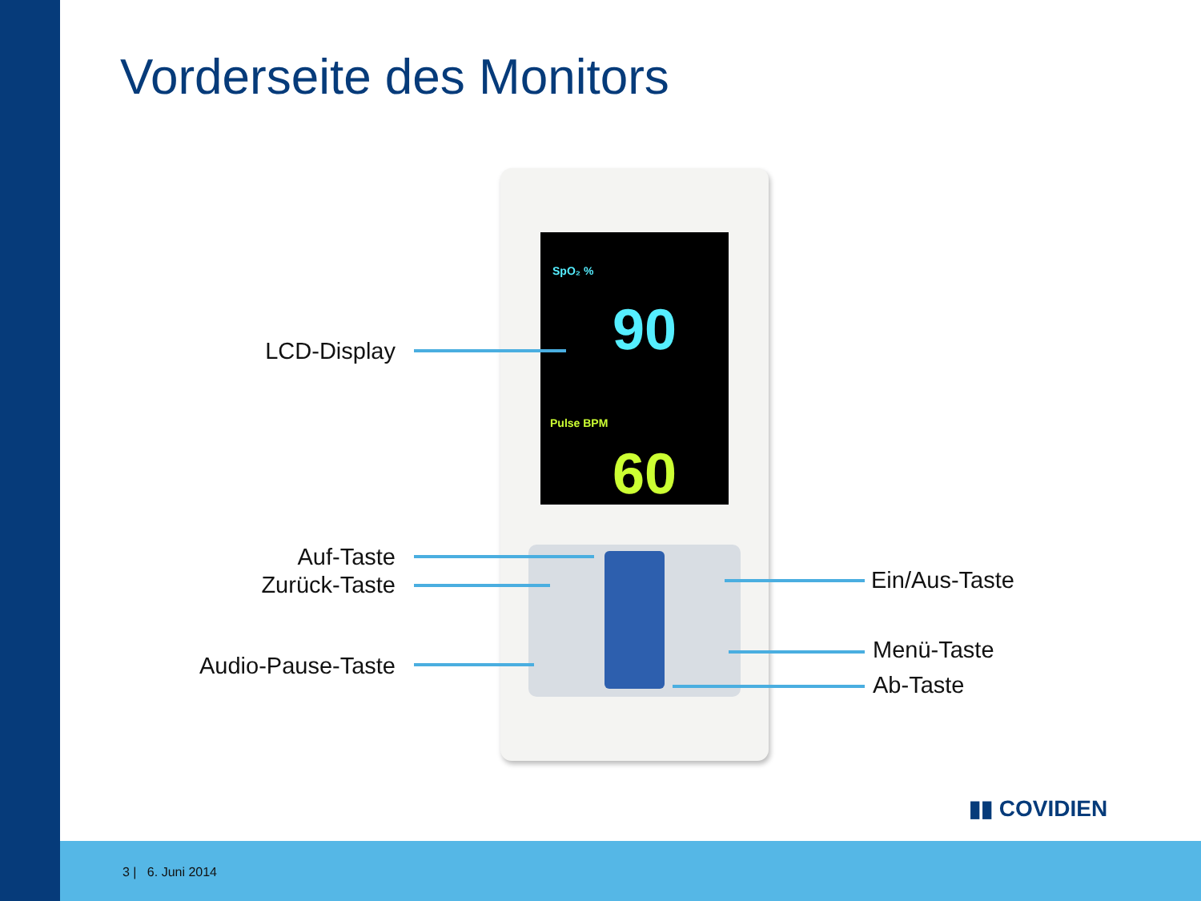Vorderseite des Monitors
SpO₂ %
90
Pulse BPM
60
LCD-Display
Auf-Taste
Zurück-Taste
Audio-Pause-Taste
Ein/Aus-Taste
Menü-Taste
Ab-Taste
▮▮ COVIDIEN
3 | 6. Juni 2014